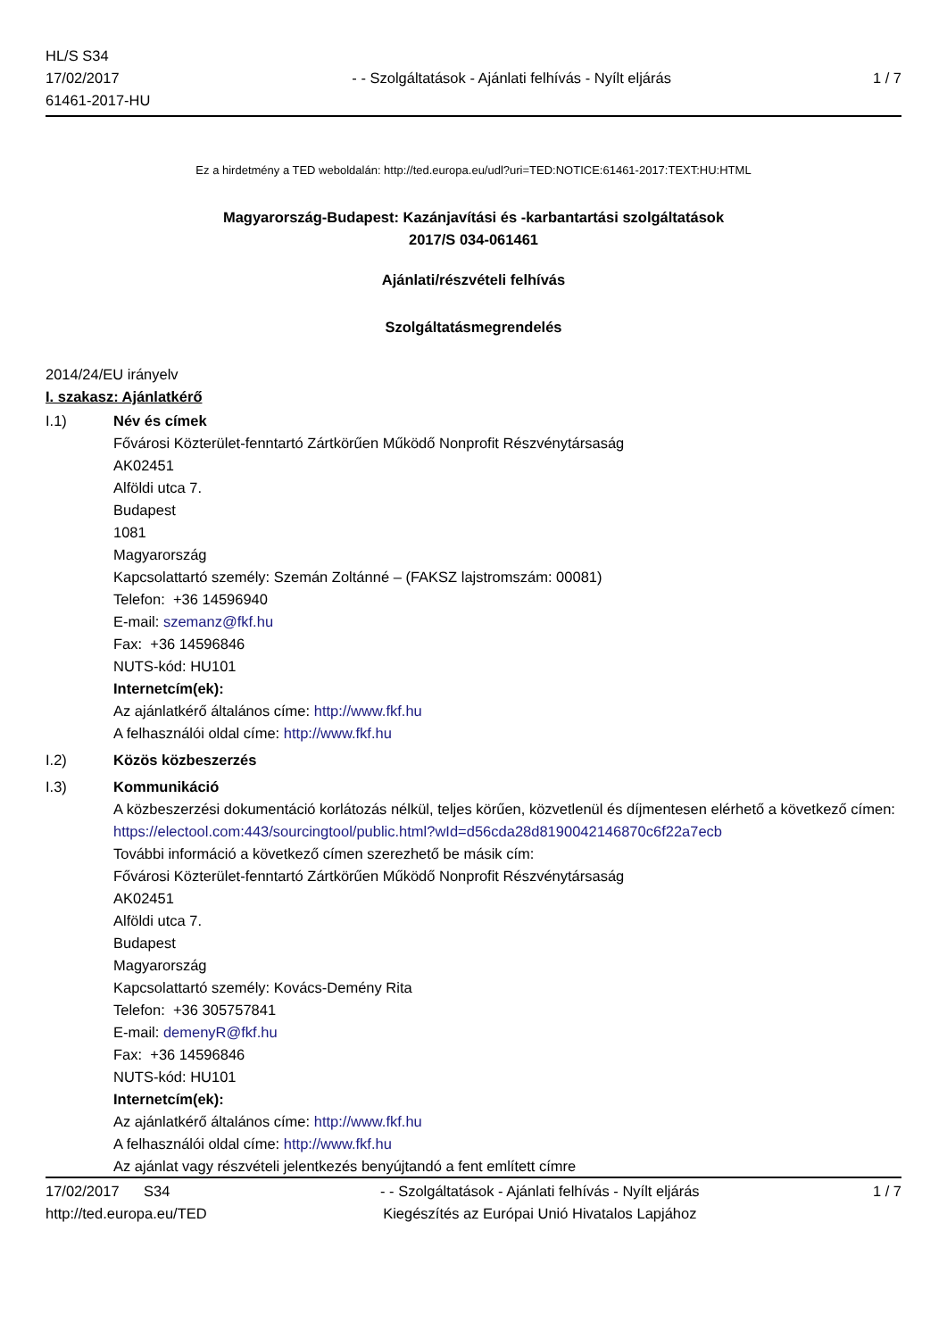HL/S S34
17/02/2017
61461-2017-HU
- - Szolgáltatások - Ajánlati felhívás - Nyílt eljárás
1 / 7
Ez a hirdetmény a TED weboldalán: http://ted.europa.eu/udl?uri=TED:NOTICE:61461-2017:TEXT:HU:HTML
Magyarország-Budapest: Kazánjavítási és -karbantartási szolgáltatások
2017/S 034-061461
Ajánlati/részvételi felhívás
Szolgáltatásmegrendelés
2014/24/EU irányelv
I. szakasz: Ajánlatkérő
I.1) Név és címek
Fővárosi Közterület-fenntartó Zártkörűen Működő Nonprofit Részvénytársaság
AK02451
Alföldi utca 7.
Budapest
1081
Magyarország
Kapcsolattartó személy: Szemán Zoltánné – (FAKSZ lajstromszám: 00081)
Telefon: +36 14596940
E-mail: szemanz@fkf.hu
Fax: +36 14596846
NUTS-kód: HU101
Internetcím(ek):
Az ajánlatkérő általános címe: http://www.fkf.hu
A felhasználói oldal címe: http://www.fkf.hu
I.2) Közös közbeszerzés
I.3) Kommunikáció
A közbeszerzési dokumentáció korlátozás nélkül, teljes körűen, közvetlenül és díjmentesen elérhető a következő címen: https://electool.com:443/sourcingtool/public.html?wId=d56cda28d8190042146870c6f22a7ecb
További információ a következő címen szerezhető be másik cím:
Fővárosi Közterület-fenntartó Zártkörűen Működő Nonprofit Részvénytársaság
AK02451
Alföldi utca 7.
Budapest
Magyarország
Kapcsolattartó személy: Kovács-Demény Rita
Telefon: +36 305757841
E-mail: demenyR@fkf.hu
Fax: +36 14596846
NUTS-kód: HU101
Internetcím(ek):
Az ajánlatkérő általános címe: http://www.fkf.hu
A felhasználói oldal címe: http://www.fkf.hu
Az ajánlat vagy részvételi jelentkezés benyújtandó a fent említett címre
17/02/2017 S34
http://ted.europa.eu/TED
- - Szolgáltatások - Ajánlati felhívás - Nyílt eljárás
Kiegészítés az Európai Unió Hivatalos Lapjához
1 / 7